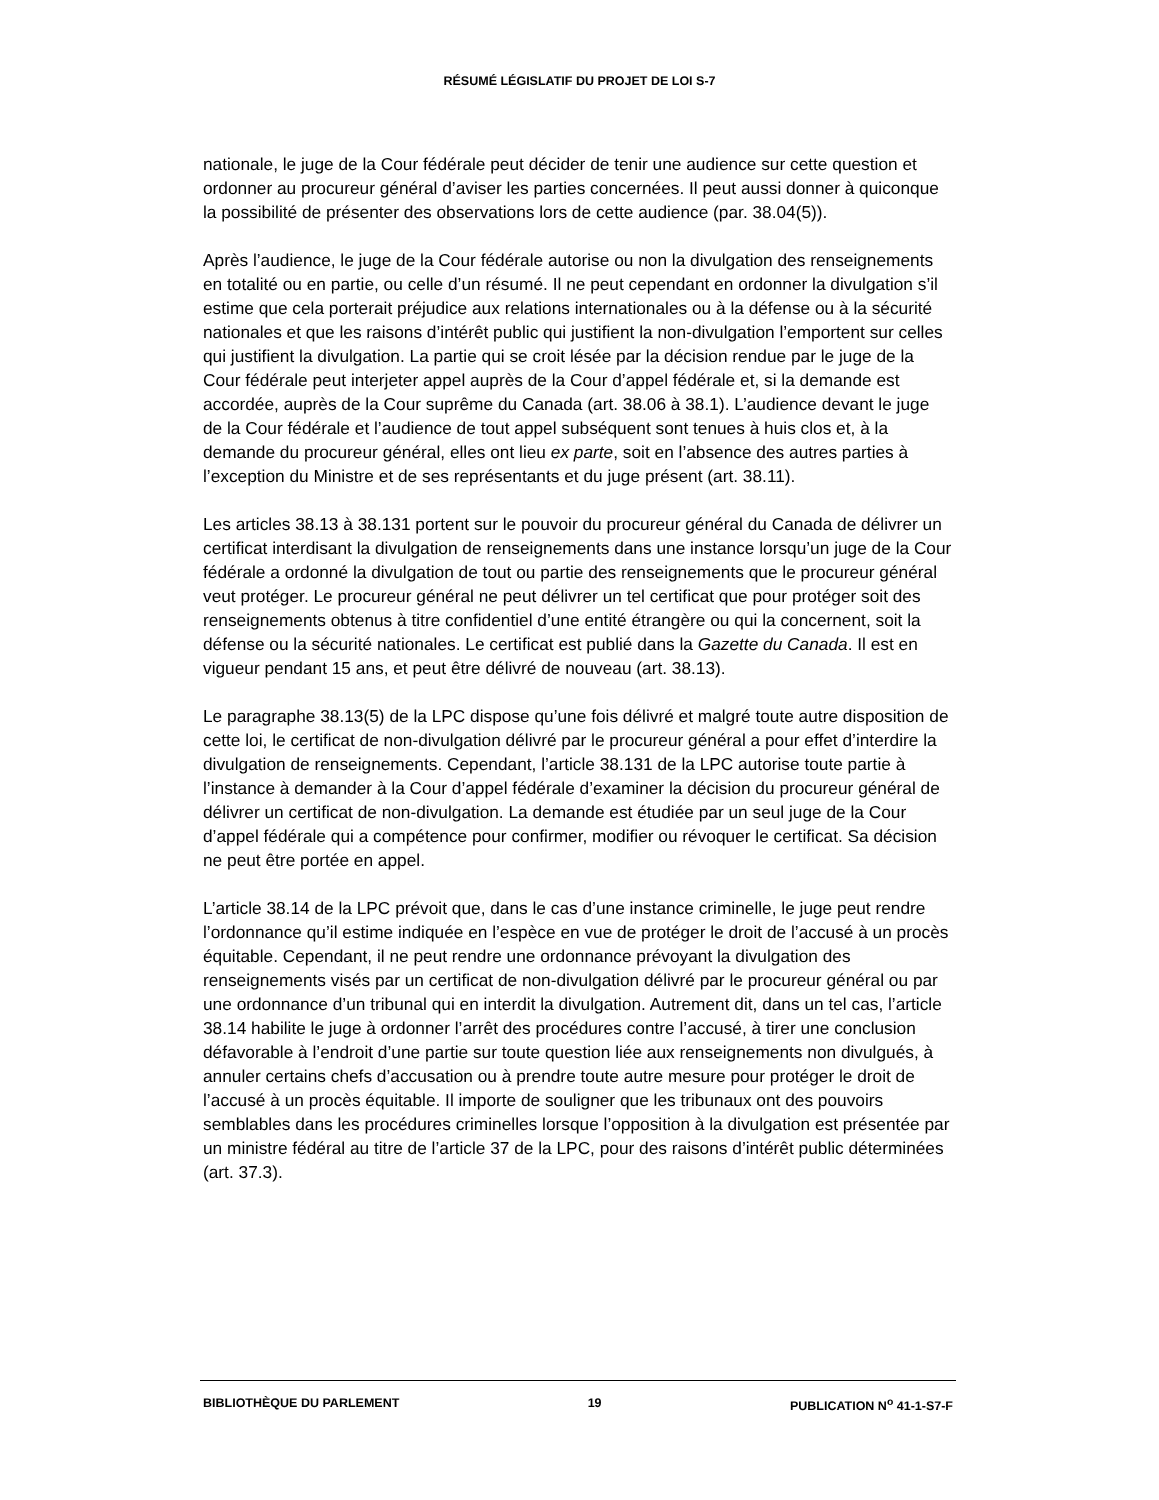RÉSUMÉ LÉGISLATIF DU PROJET DE LOI S-7
nationale, le juge de la Cour fédérale peut décider de tenir une audience sur cette question et ordonner au procureur général d’aviser les parties concernées. Il peut aussi donner à quiconque la possibilité de présenter des observations lors de cette audience (par. 38.04(5)).
Après l’audience, le juge de la Cour fédérale autorise ou non la divulgation des renseignements en totalité ou en partie, ou celle d’un résumé. Il ne peut cependant en ordonner la divulgation s’il estime que cela porterait préjudice aux relations internationales ou à la défense ou à la sécurité nationales et que les raisons d’intérêt public qui justifient la non-divulgation l’emportent sur celles qui justifient la divulgation. La partie qui se croit lésée par la décision rendue par le juge de la Cour fédérale peut interjeter appel auprès de la Cour d’appel fédérale et, si la demande est accordée, auprès de la Cour suprême du Canada (art. 38.06 à 38.1). L’audience devant le juge de la Cour fédérale et l’audience de tout appel subséquent sont tenues à huis clos et, à la demande du procureur général, elles ont lieu ex parte, soit en l’absence des autres parties à l’exception du Ministre et de ses représentants et du juge présent (art. 38.11).
Les articles 38.13 à 38.131 portent sur le pouvoir du procureur général du Canada de délivrer un certificat interdisant la divulgation de renseignements dans une instance lorsqu’un juge de la Cour fédérale a ordonné la divulgation de tout ou partie des renseignements que le procureur général veut protéger. Le procureur général ne peut délivrer un tel certificat que pour protéger soit des renseignements obtenus à titre confidentiel d’une entité étrangère ou qui la concernent, soit la défense ou la sécurité nationales. Le certificat est publié dans la Gazette du Canada. Il est en vigueur pendant 15 ans, et peut être délivré de nouveau (art. 38.13).
Le paragraphe 38.13(5) de la LPC dispose qu’une fois délivré et malgré toute autre disposition de cette loi, le certificat de non-divulgation délivré par le procureur général a pour effet d’interdire la divulgation de renseignements. Cependant, l’article 38.131 de la LPC autorise toute partie à l’instance à demander à la Cour d’appel fédérale d’examiner la décision du procureur général de délivrer un certificat de non-divulgation. La demande est étudiée par un seul juge de la Cour d’appel fédérale qui a compétence pour confirmer, modifier ou révoquer le certificat. Sa décision ne peut être portée en appel.
L’article 38.14 de la LPC prévoit que, dans le cas d’une instance criminelle, le juge peut rendre l’ordonnance qu’il estime indiquée en l’espèce en vue de protéger le droit de l’accusé à un procès équitable. Cependant, il ne peut rendre une ordonnance prévoyant la divulgation des renseignements visés par un certificat de non-divulgation délivré par le procureur général ou par une ordonnance d’un tribunal qui en interdit la divulgation. Autrement dit, dans un tel cas, l’article 38.14 habilite le juge à ordonner l’arrêt des procédures contre l’accusé, à tirer une conclusion défavorable à l’endroit d’une partie sur toute question liée aux renseignements non divulgués, à annuler certains chefs d’accusation ou à prendre toute autre mesure pour protéger le droit de l’accusé à un procès équitable. Il importe de souligner que les tribunaux ont des pouvoirs semblables dans les procédures criminelles lorsque l’opposition à la divulgation est présentée par un ministre fédéral au titre de l’article 37 de la LPC, pour des raisons d’intérêt public déterminées (art. 37.3).
BIBLIOTHÈQUE DU PARLEMENT 19 PUBLICATION N<sup>o</sup> 41-1-S7-F